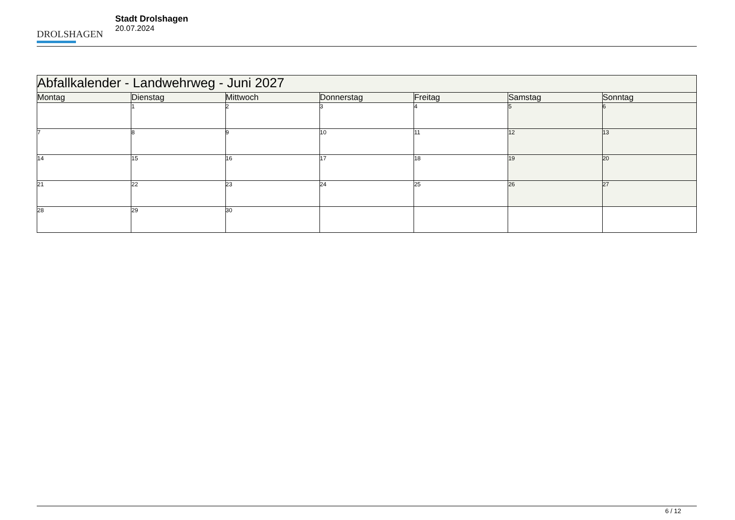DROLSHAGEN
Stadt Drolshagen
20.07.2024
| Abfallkalender - Landwehrweg - Juni 2027 | | | | | | |
| Montag | Dienstag | Mittwoch | Donnerstag | Freitag | Samstag | Sonntag |
| | 1 | 2 | 3 | 4 | 5 | 6 |
| 7 | 8 | 9 | 10 | 11 | 12 | 13 |
| 14 | 15 | 16 | 17 | 18 | 19 | 20 |
| 21 | 22 | 23 | 24 | 25 | 26 | 27 |
| 28 | 29 | 30 | | | | |
6 / 12